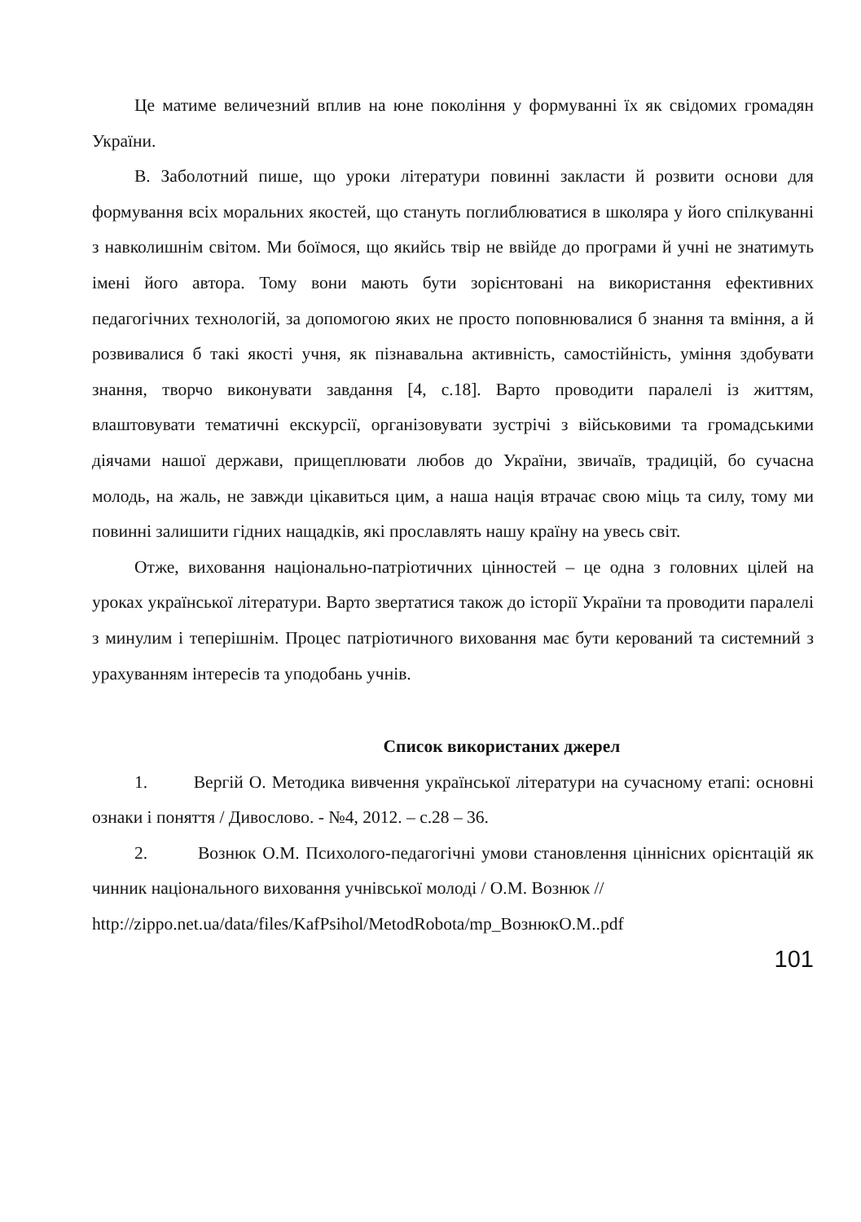Це матиме величезний вплив на юне покоління у формуванні їх як свідомих громадян України.
В. Заболотний пише, що уроки літератури повинні закласти й розвити основи для формування всіх моральних якостей, що стануть поглиблюватися в школяра у його спілкуванні з навколишнім світом. Ми боїмося, що якийсь твір не ввійде до програми й учні не знатимуть імені його автора. Тому вони мають бути зорієнтовані на використання ефективних педагогічних технологій, за допомогою яких не просто поповнювалися б знання та вміння, а й розвивалися б такі якості учня, як пізнавальна активність, самостійність, уміння здобувати знання, творчо виконувати завдання [4, с.18]. Варто проводити паралелі із життям, влаштовувати тематичні екскурсії, організовувати зустрічі з військовими та громадськими діячами нашої держави, прищеплювати любов до України, звичаїв, традицій, бо сучасна молодь, на жаль, не завжди цікавиться цим, а наша нація втрачає свою міць та силу, тому ми повинні залишити гідних нащадків, які прославлять нашу країну на увесь світ.
Отже, виховання національно-патріотичних цінностей – це одна з головних цілей на уроках української літератури. Варто звертатися також до історії України та проводити паралелі з минулим і теперішнім. Процес патріотичного виховання має бути керований та системний з урахуванням інтересів та уподобань учнів.
Список використаних джерел
1. Вергій О. Методика вивчення української літератури на сучасному етапі: основні ознаки і поняття / Дивослово. - №4, 2012. – с.28 – 36.
2. Вознюк О.М. Психолого-педагогічні умови становлення ціннісних орієнтацій як чинник національного виховання учнівської молоді / О.М. Вознюк //
http://zippo.net.ua/data/files/KafPsihol/MetodRobota/mp_ВознюкО.М..pdf
101